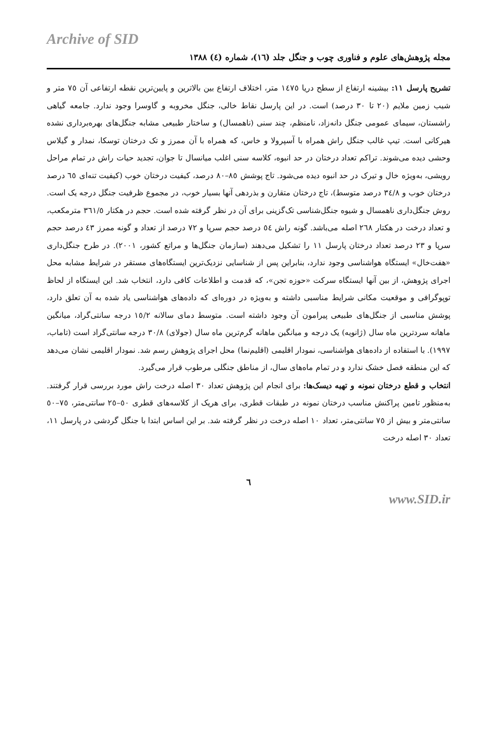Archive of SID
مجله پژوهش‌های علوم و فناوری چوب و جنگل جلد (١٦)، شماره (٤) ١٣٨٨
تشریح پارسل ١١: بیشینه ارتفاع از سطح دریا ١٤٧٥ متر، اختلاف ارتفاع بین بالاترین و پایین‌ترین نقطه ارتفاعی آن ٧٥ متر و شیب زمین ملایم (٢٠ تا ٣٠ درصد) است. در این پارسل نقاط خالی، جنگل مخروبه و گاوسرا وجود ندارد. جامعه گیاهی راشستان، سیمای عمومی جنگل دانه‌زاد، نامنظم، چند سنی (ناهمسال) و ساختار طبیعی مشابه جنگل‌های بهره‌برداری نشده هیرکانی است. تیپ غالب جنگل راش همراه با آسپرولا و خاس، که همراه با آن ممرز و تک درختان توسکا، نمدار و گیلاس وحشی دیده می‌شوند. تراکم تعداد درختان در حد انبوه، کلاسه سنی اغلب میانسال تا جوان، تجدید حیات راش در تمام مراحل رویشی، به‌ویژه خال و تیرک در حد انبوه دیده می‌شود. تاج پوشش ٨٥–٨٠ درصد، کیفیت درختان خوب (کیفیت تنه‌ای ٦٥ درصد درختان خوب و ٣٤/٨ درصد متوسط)، تاج درختان متقارن و بذردهی آنها بسیار خوب، در مجموع ظرفیت جنگل درجه یک است. روش جنگل‌داری ناهمسال و شیوه جنگل‌شناسی تک‌گزینی برای آن در نظر گرفته شده است. حجم در هکتار ٣٦١/٥ مترمکعب، و تعداد درخت در هکتار ٢٦٨ اصله می‌باشد. گونه راش ٥٤ درصد حجم سرپا و ٧٢ درصد از تعداد و گونه ممرز ٤٣ درصد حجم سرپا و ٢٣ درصد تعداد درختان پارسل ١١ را تشکیل می‌دهند (سازمان جنگل‌ها و مراتع کشور، ٢٠٠١). در طرح جنگل‌داری «هفت‌خال» ایستگاه هواشناسی وجود ندارد، بنابراین پس از شناسایی نزدیک‌ترین ایستگاه‌های مستقر در شرایط مشابه محل اجرای پژوهش، از بین آنها ایستگاه سرکت «حوزه تجن»، که قدمت و اطلاعات کافی دارد، انتخاب شد. این ایستگاه از لحاظ توپوگرافی و موقعیت مکانی شرایط مناسبی داشته و به‌ویژه در دوره‌ای که داده‌های هواشناسی یاد شده به آن تعلق دارد، پوشش مناسبی از جنگل‌های طبیعی پیرامون آن وجود داشته است. متوسط دمای سالانه ١٥/٢ درجه سانتی‌گراد، میانگین ماهانه سردترین ماه سال (ژانویه) یک درجه و میانگین ماهانه گرم‌ترین ماه سال (جولای) ٣٠/٨ درجه سانتی‌گراد است (تاماب، ١٩٩٧). با استفاده از داده‌های هواشناسی، نمودار اقلیمی (اقلیم‌نما) محل اجرای پژوهش رسم شد. نمودار اقلیمی نشان می‌دهد که این منطقه فصل خشک ندارد و در تمام ماه‌های سال، از مناطق جنگلی مرطوب قرار می‌گیرد.
انتخاب و قطع درختان نمونه و تهیه دیسک‌ها: برای انجام این پژوهش تعداد ٣٠ اصله درخت راش مورد بررسی قرار گرفتند. به‌منظور تامین پراکنش مناسب درختان نمونه در طبقات قطری، برای هریک از کلاسه‌های قطری ٥٠–٢٥ سانتی‌متر، ٧٥–٥٠ سانتی‌متر و بیش از ٧٥ سانتی‌متر، تعداد ١٠ اصله درخت در نظر گرفته شد. بر این اساس ابتدا با جنگل گردشی در پارسل ١١، تعداد ٣٠ اصله درخت
٦
www.SID.ir